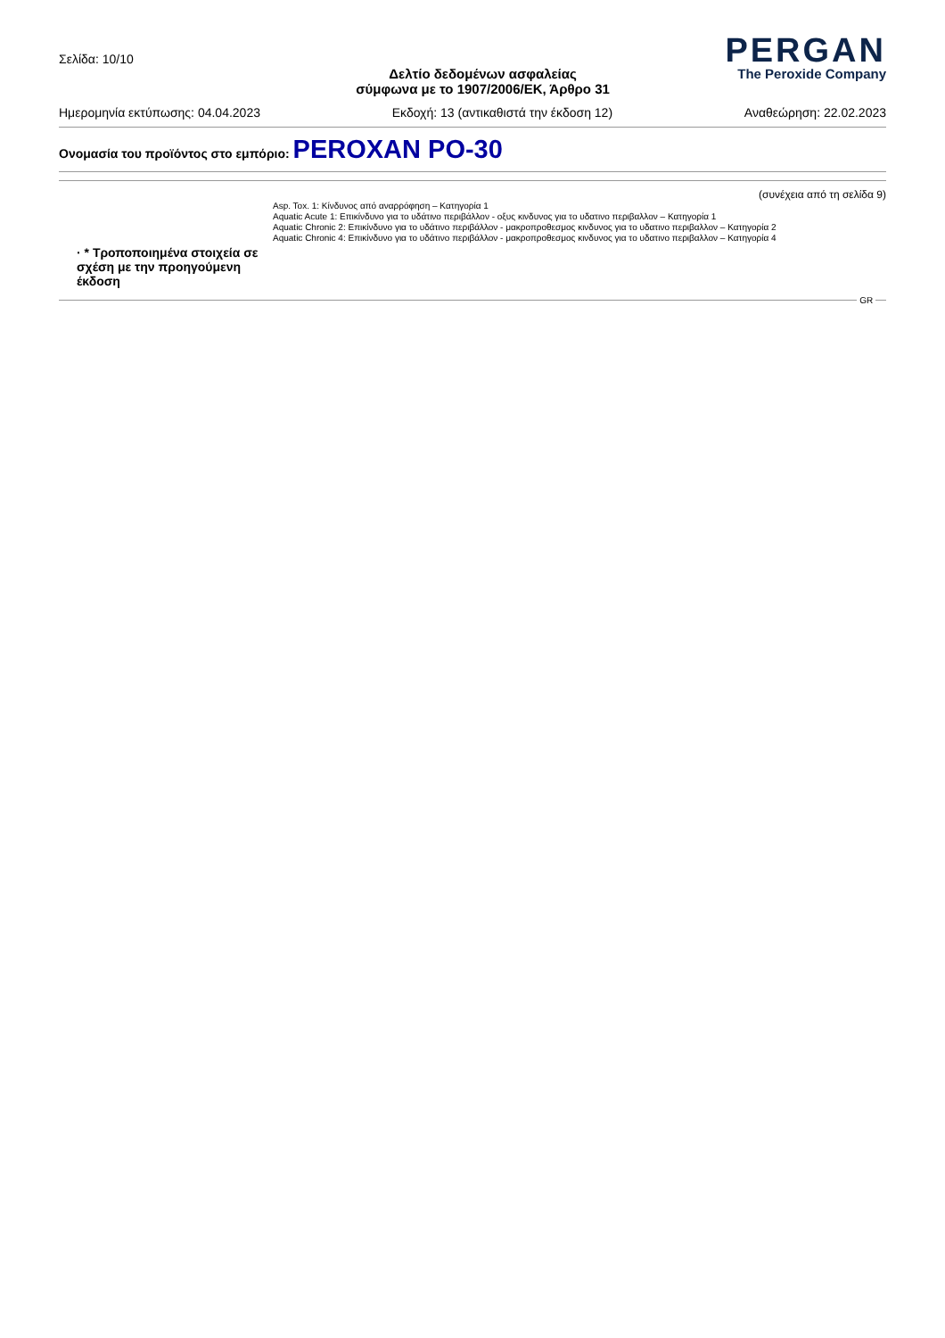Σελίδα: 10/10
Δελτίο δεδομένων ασφαλείας
σύμφωνα με το 1907/2006/ΕΚ, Άρθρο 31
PERGAN
The Peroxide Company
Ημερομηνία εκτύπωσης: 04.04.2023 Εκδοχή: 13 (αντικαθιστά την έκδοση 12) Αναθεώρηση: 22.02.2023
Ονομασία του προϊόντος στο εμπόριο: PEROXAN PO-30
(συνέχεια από τη σελίδα 9)
· * Τροποποιημένα στοιχεία σε σχέση με την προηγούμενη έκδοση
Asp. Tox. 1: Κίνδυνος από αναρρόφηση – Κατηγορία 1
Aquatic Acute 1: Επικίνδυνο για το υδάτινο περιβάλλον - οξυς κινδυνος για το υδατινο περιβαλλον – Κατηγορία 1
Aquatic Chronic 2: Επικίνδυνο για το υδάτινο περιβάλλον - μακροπροθεσμος κινδυνος για το υδατινο περιβαλλον – Κατηγορία 2
Aquatic Chronic 4: Επικίνδυνο για το υδάτινο περιβάλλον - μακροπροθεσμος κινδυνος για το υδατινο περιβαλλον – Κατηγορία 4
GR